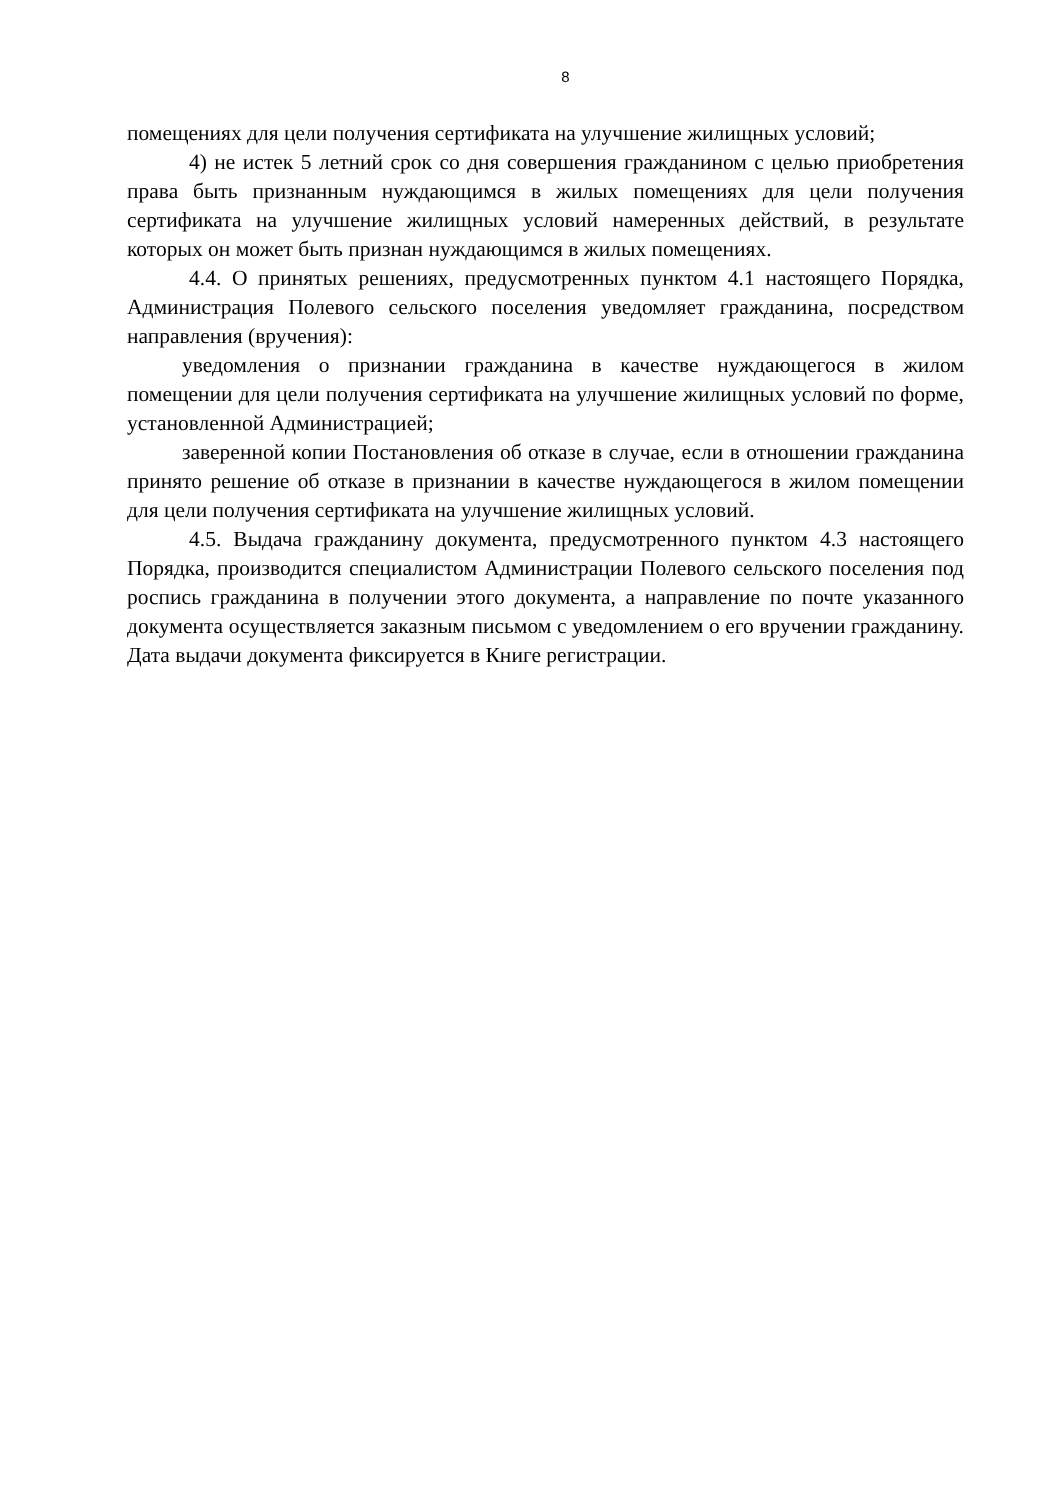8
помещениях для цели получения сертификата на улучшение жилищных условий;
4) не истек 5 летний срок со дня совершения гражданином с целью приобретения права быть признанным нуждающимся в жилых помещениях для цели получения сертификата на улучшение жилищных условий намеренных действий, в результате которых он может быть признан нуждающимся в жилых помещениях.
4.4. О принятых решениях, предусмотренных пунктом 4.1 настоящего Порядка, Администрация Полевого сельского поселения уведомляет гражданина, посредством направления (вручения):
уведомления о признании гражданина в качестве нуждающегося в жилом помещении для цели получения сертификата на улучшение жилищных условий по форме, установленной Администрацией;
заверенной копии Постановления об отказе в случае, если в отношении гражданина принято решение об отказе в признании в качестве нуждающегося в жилом помещении для цели получения сертификата на улучшение жилищных условий.
4.5. Выдача гражданину документа, предусмотренного пунктом 4.3 настоящего Порядка, производится специалистом Администрации Полевого сельского поселения под роспись гражданина в получении этого документа, а направление по почте указанного документа осуществляется заказным письмом с уведомлением о его вручении гражданину. Дата выдачи документа фиксируется в Книге регистрации.